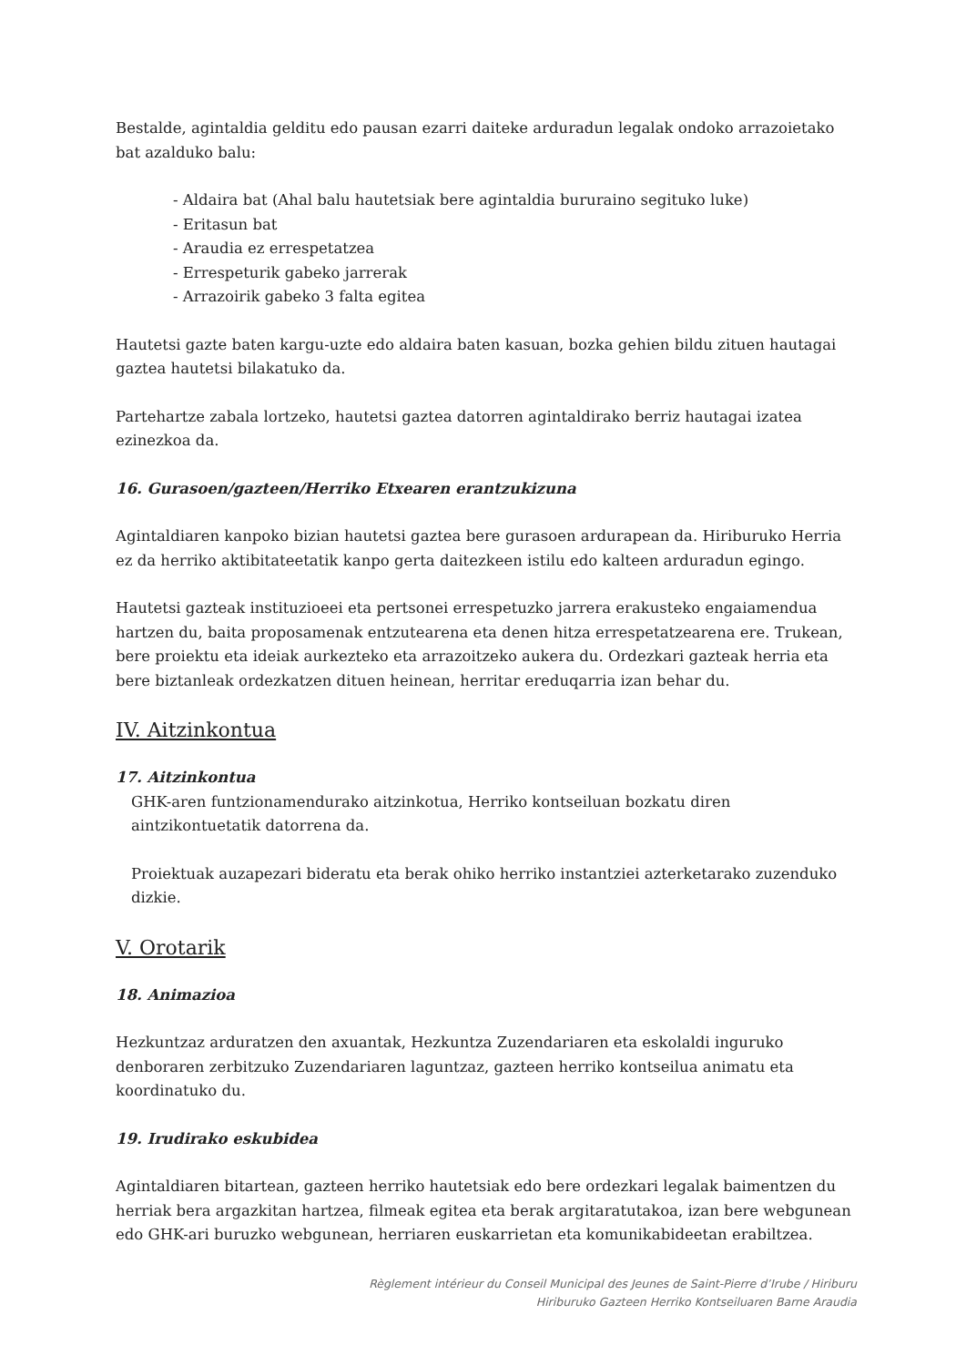Bestalde, agintaldia gelditu edo pausan ezarri daiteke arduradun legalak ondoko arrazoietako bat azalduko balu:
- Aldaira bat (Ahal balu hautetsiak bere agintaldia bururaino segituko luke)
- Eritasun bat
- Araudia ez errespetatzea
- Errespeturik gabeko jarrerak
- Arrazoirik gabeko 3 falta egitea
Hautetsi gazte baten kargu-uzte edo aldaira baten kasuan, bozka gehien bildu zituen hautagai gaztea hautetsi bilakatuko da.
Partehartze zabala lortzeko, hautetsi gaztea datorren agintaldirako berriz hautagai izatea ezinezkoa da.
16. Gurasoen/gazteen/Herriko Etxearen erantzukizuna
Agintaldiaren kanpoko bizian hautetsi gaztea bere gurasoen ardurapean da. Hiriburuko Herria ez da herriko aktibitateetatik kanpo gerta daitezkeen istilu edo kalteen arduradun egingo.
Hautetsi gazteak instituzioeei eta pertsonei errespetuzko jarrera erakusteko engaiamendua hartzen du, baita proposamenak entzutearena eta denen hitza errespetatzearena ere. Trukean, bere proiektu eta ideiak aurkezteko eta arrazoitzeko aukera du. Ordezkari gazteak herria eta bere biztanleak ordezkatzen dituen heinean, herritar ereduqarria izan behar du.
IV. Aitzinkontua
17. Aitzinkontua
GHK-aren funtzionamendurako aitzinkotua, Herriko kontseiluan bozkatu diren aintzikontuetatik datorrena da.
Proiektuak auzapezari bideratu eta berak ohiko herriko instantziei azterketarako zuzenduko dizkie.
V. Orotarik
18. Animazioa
Hezkuntzaz arduratzen den axuantak, Hezkuntza Zuzendariaren eta eskolaldi inguruko denboraren zerbitzuko Zuzendariaren laguntzaz, gazteen herriko kontseilua animatu eta koordinatuko du.
19. Irudirako eskubidea
Agintaldiaren bitartean, gazteen herriko hautetsiak edo bere ordezkari legalak baimentzen du herriak bera argazkitan hartzea, filmeak egitea eta berak argitaratutakoa, izan bere webgunean edo GHK-ari buruzko webgunean, herriaren euskarrietan eta komunikabideetan erabiltzea.
Règlement intérieur du Conseil Municipal des Jeunes de Saint-Pierre d’Irube / Hiriburu
Hiriburuko Gazteen Herriko Kontseiluaren Barne Araudia